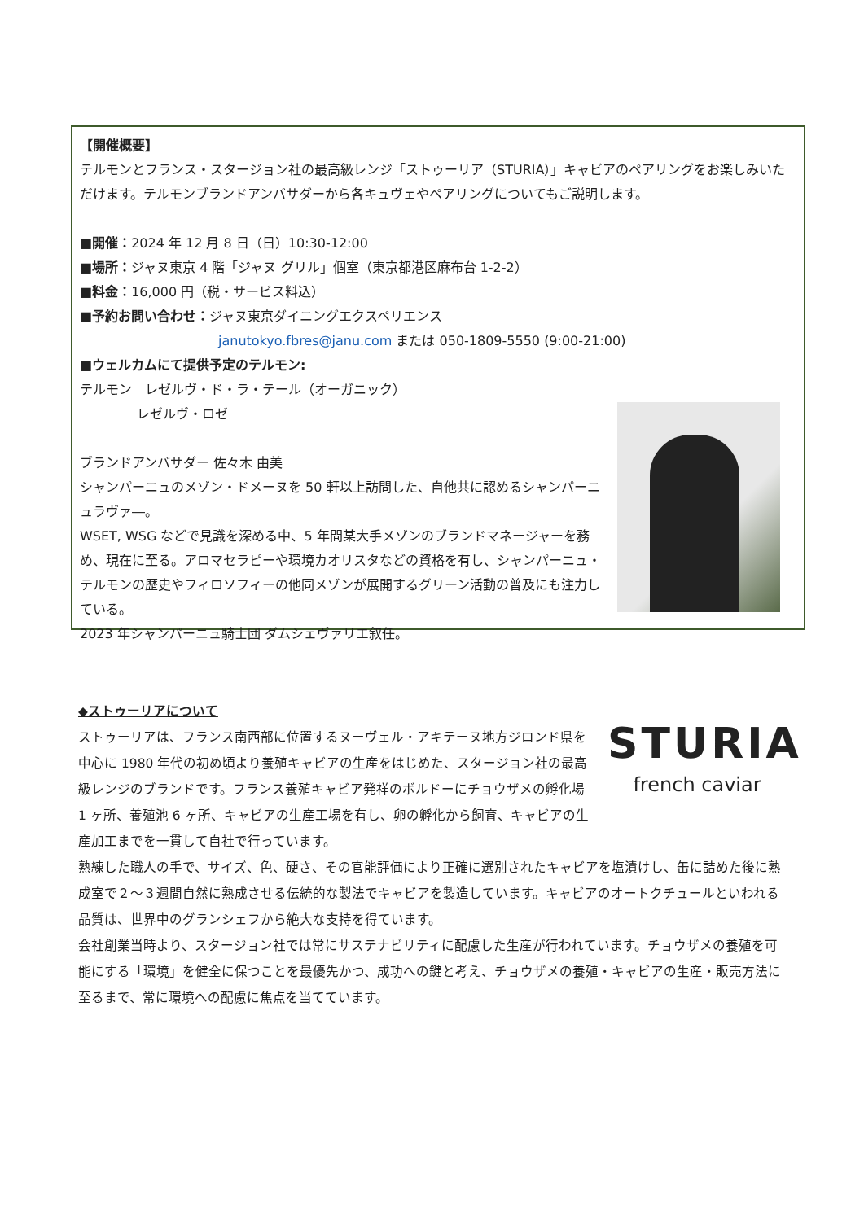【開催概要】
テルモンとフランス・スタージョン社の最高級レンジ「ストゥーリア（STURIA）」キャビアのペアリングをお楽しみいただけます。テルモンブランドアンバサダーから各キュヴェやペアリングについてもご説明します。
■開催：2024 年 12 月 8 日（日）10:30-12:00
■場所：ジャヌ東京 4 階「ジャヌ グリル」個室（東京都港区麻布台 1-2-2）
■料金：16,000 円（税・サービス料込）
■予約お問い合わせ：ジャヌ東京ダイニングエクスペリエンス
janutokyo.fbres@janu.com または 050-1809-5550 (9:00-21:00)
■ウェルカムにて提供予定のテルモン:
テルモン　レゼルヴ・ド・ラ・テール（オーガニック）
レゼルヴ・ロゼ
ブランドアンバサダー 佐々木 由美
シャンパーニュのメゾン・ドメーヌを 50 軒以上訪問した、自他共に認めるシャンパーニュラヴァ―。
WSET, WSG などで見識を深める中、5 年間某大手メゾンのブランドマネージャーを務め、現在に至る。アロマセラピーや環境カオリスタなどの資格を有し、シャンパーニュ・テルモンの歴史やフィロソフィーの他同メゾンが展開するグリーン活動の普及にも注力している。
2023 年シャンパーニュ騎士団 ダムシェヴァリエ叙任。
STURIA
french caviar
◆ストゥーリアについて
ストゥーリアは、フランス南西部に位置するヌーヴェル・アキテーヌ地方ジロンド県を中心に 1980 年代の初め頃より養殖キャビアの生産をはじめた、スタージョン社の最高級レンジのブランドです。フランス養殖キャビア発祥のボルドーにチョウザメの孵化場 1 ヶ所、養殖池 6 ヶ所、キャビアの生産工場を有し、卵の孵化から飼育、キャビアの生産加工までを一貫して自社で行っています。
熟練した職人の手で、サイズ、色、硬さ、その官能評価により正確に選別されたキャビアを塩漬けし、缶に詰めた後に熟成室で２～３週間自然に熟成させる伝統的な製法でキャビアを製造しています。キャビアのオートクチュールといわれる品質は、世界中のグランシェフから絶大な支持を得ています。
会社創業当時より、スタージョン社では常にサステナビリティに配慮した生産が行われています。チョウザメの養殖を可能にする「環境」を健全に保つことを最優先かつ、成功への鍵と考え、チョウザメの養殖・キャビアの生産・販売方法に至るまで、常に環境への配慮に焦点を当てています。